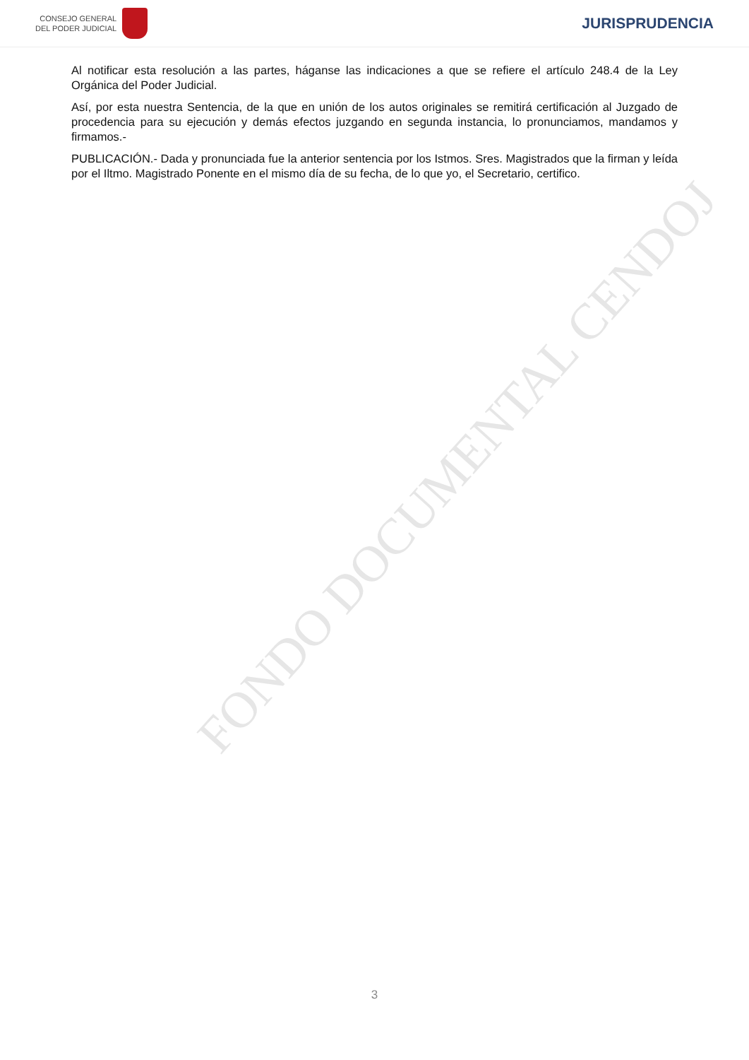CONSEJO GENERAL
DEL PODER JUDICIAL
JURISPRUDENCIA
Al notificar esta resolución a las partes, háganse las indicaciones a que se refiere el artículo 248.4 de la Ley Orgánica del Poder Judicial.
Así, por esta nuestra Sentencia, de la que en unión de los autos originales se remitirá certificación al Juzgado de procedencia para su ejecución y demás efectos juzgando en segunda instancia, lo pronunciamos, mandamos y firmamos.-
PUBLICACIÓN.- Dada y pronunciada fue la anterior sentencia por los Istmos. Sres. Magistrados que la firman y leída por el Iltmo. Magistrado Ponente en el mismo día de su fecha, de lo que yo, el Secretario, certifico.
FONDO DOCUMENTAL CENDOJ
3